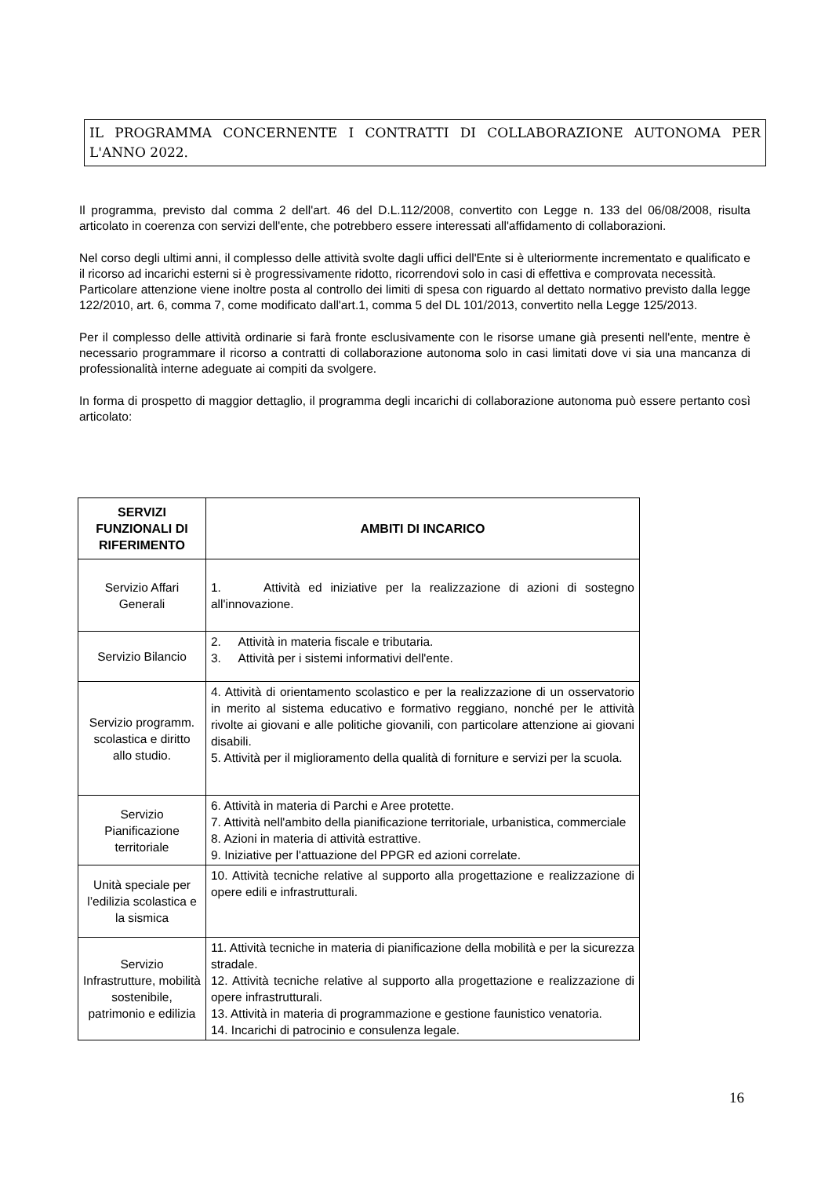IL PROGRAMMA CONCERNENTE I CONTRATTI DI COLLABORAZIONE AUTONOMA PER L'ANNO 2022.
Il programma, previsto dal comma 2 dell'art. 46 del D.L.112/2008, convertito con Legge n. 133 del 06/08/2008, risulta articolato in coerenza con servizi dell'ente, che potrebbero essere interessati all'affidamento di collaborazioni.
Nel corso degli ultimi anni, il complesso delle attività svolte dagli uffici dell'Ente si è ulteriormente incrementato e qualificato e il ricorso ad incarichi esterni si è progressivamente ridotto, ricorrendovi solo in casi di effettiva e comprovata necessità.
Particolare attenzione viene inoltre posta al controllo dei limiti di spesa con riguardo al dettato normativo previsto dalla legge 122/2010, art. 6, comma 7, come modificato dall'art.1, comma 5 del DL 101/2013, convertito nella Legge 125/2013.
Per il complesso delle attività ordinarie si farà fronte esclusivamente con le risorse umane già presenti nell'ente, mentre è necessario programmare il ricorso a contratti di collaborazione autonoma solo in casi limitati dove vi sia una mancanza di professionalità interne adeguate ai compiti da svolgere.
In forma di prospetto di maggior dettaglio, il programma degli incarichi di collaborazione autonoma può essere pertanto così articolato:
| SERVIZI FUNZIONALI DI RIFERIMENTO | AMBITI DI INCARICO |
| --- | --- |
| Servizio Affari Generali | 1. Attività ed iniziative per la realizzazione di azioni di sostegno all'innovazione. |
| Servizio Bilancio | 2. Attività in materia fiscale e tributaria. 3. Attività per i sistemi informativi dell'ente. |
| Servizio programm. scolastica e diritto allo studio. | 4. Attività di orientamento scolastico e per la realizzazione di un osservatorio in merito al sistema educativo e formativo reggiano, nonché per le attività rivolte ai giovani e alle politiche giovanili, con particolare attenzione ai giovani disabili. 5. Attività per il miglioramento della qualità di forniture e servizi per la scuola. |
| Servizio Pianificazione territoriale | 6. Attività in materia di Parchi e Aree protette. 7. Attività nell'ambito della pianificazione territoriale, urbanistica, commerciale 8. Azioni in materia di attività estrattive. 9. Iniziative per l'attuazione del PPGR ed azioni correlate. |
| Unità speciale per l’edilizia scolastica e la sismica | 10. Attività tecniche relative al supporto alla progettazione e realizzazione di opere edili e infrastrutturali. |
| Servizio Infrastrutture, mobilità sostenibile, patrimonio e edilizia | 11. Attività tecniche in materia di pianificazione della mobilità e per la sicurezza stradale. 12. Attività tecniche relative al supporto alla progettazione e realizzazione di opere infrastrutturali. 13. Attività in materia di programmazione e gestione faunistico venatoria. 14. Incarichi di patrocinio e consulenza legale. |
16